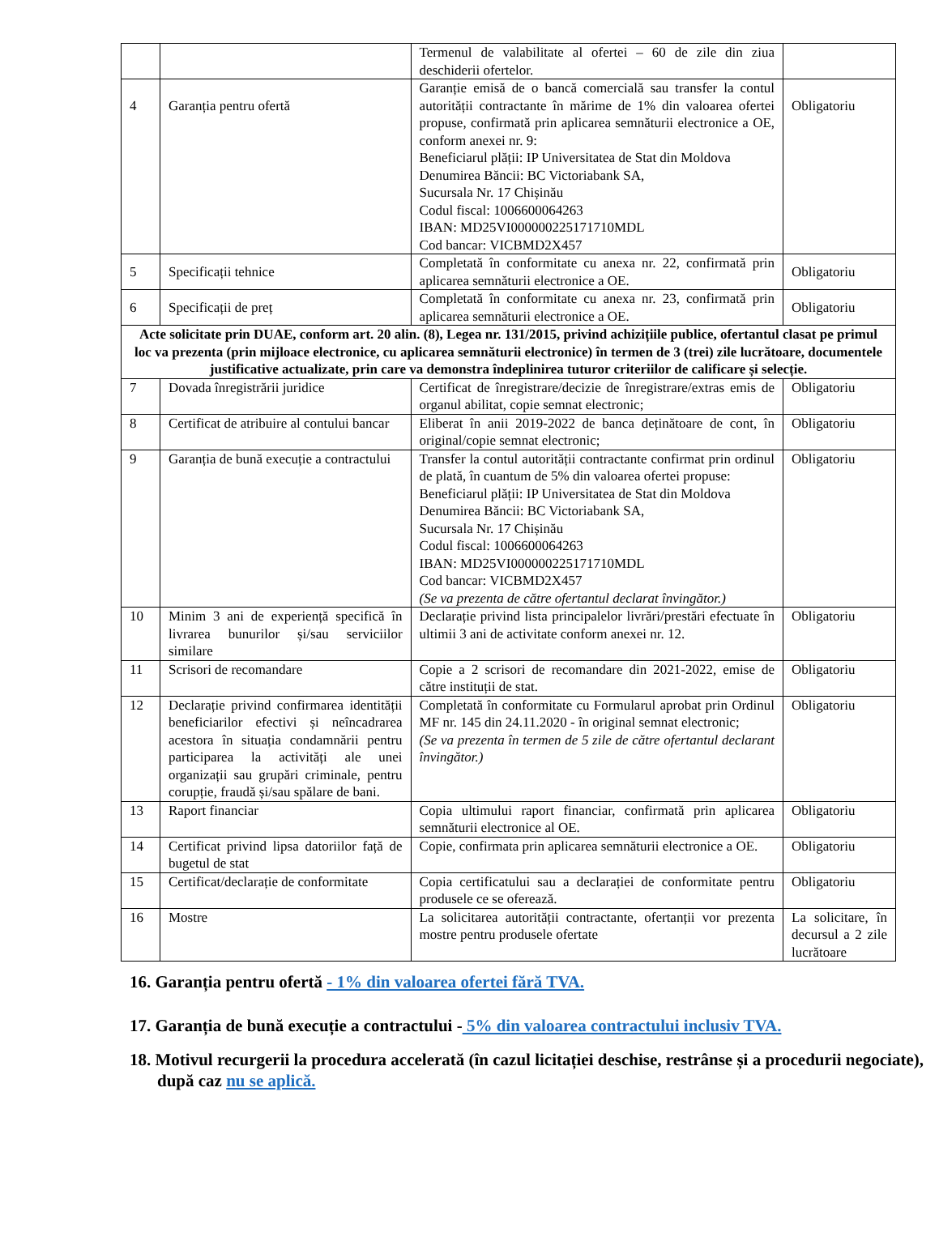| | | Termenul de valabilitate al ofertei – 60 de zile din ziua deschiderii ofertelor. | |
| 4 | Garanția pentru ofertă | Garanție emisă de o bancă comercială sau transfer la contul autorității contractante în mărime de 1% din valoarea ofertei propuse, confirmată prin aplicarea semnăturii electronice a OE, conform anexei nr. 9: Beneficiarul plății: IP Universitatea de Stat din Moldova Denumirea Băncii: BC Victoriabank SA, Sucursala Nr. 17 Chișinău Codul fiscal: 1006600064263 IBAN: MD25VI000000225171710MDL Cod bancar: VICBMD2X457 | Obligatoriu |
| 5 | Specificații tehnice | Completată în conformitate cu anexa nr. 22, confirmată prin aplicarea semnăturii electronice a OE. | Obligatoriu |
| 6 | Specificații de preț | Completată în conformitate cu anexa nr. 23, confirmată prin aplicarea semnăturii electronice a OE. | Obligatoriu |
| Acte solicitate prin DUAE, conform art. 20 alin. (8), Legea nr. 131/2015, privind achizițiile publice, ofertantul clasat pe primul loc va prezenta (prin mijloace electronice, cu aplicarea semnăturii electronice) în termen de 3 (trei) zile lucrătoare, documentele justificative actualizate, prin care va demonstra îndeplinirea tuturor criteriilor de calificare și selecție. | | | |
| 7 | Dovada înregistrării juridice | Certificat de înregistrare/decizie de înregistrare/extras emis de organul abilitat, copie semnat electronic; | Obligatoriu |
| 8 | Certificat de atribuire al contului bancar | Eliberat în anii 2019-2022 de banca deținătoare de cont, în original/copie semnat electronic; | Obligatoriu |
| 9 | Garanția de bună execuție a contractului | Transfer la contul autorității contractante confirmat prin ordinul de plată, în cuantum de 5% din valoarea ofertei propuse: Beneficiarul plății: IP Universitatea de Stat din Moldova Denumirea Băncii: BC Victoriabank SA, Sucursala Nr. 17 Chișinău Codul fiscal: 1006600064263 IBAN: MD25VI000000225171710MDL Cod bancar: VICBMD2X457 (Se va prezenta de către ofertantul declarat învingător.) | Obligatoriu |
| 10 | Minim 3 ani de experiență specifică în livrarea bunurilor și/sau serviciilor similare | Declarație privind lista principalelor livrări/prestări efectuate în ultimii 3 ani de activitate conform anexei nr. 12. | Obligatoriu |
| 11 | Scrisori de recomandare | Copie a 2 scrisori de recomandare din 2021-2022, emise de către instituții de stat. | Obligatoriu |
| 12 | Declarație privind confirmarea identității beneficiarilor efectivi și neîncadrarea acestora în situația condamnării pentru participarea la activități ale unei organizații sau grupări criminale, pentru corupție, fraudă și/sau spălare de bani. | Completată în conformitate cu Formularul aprobat prin Ordinul MF nr. 145 din 24.11.2020 - în original semnat electronic; (Se va prezenta în termen de 5 zile de către ofertantul declarant învingător.) | Obligatoriu |
| 13 | Raport financiar | Copia ultimului raport financiar, confirmată prin aplicarea semnăturii electronice al OE. | Obligatoriu |
| 14 | Certificat privind lipsa datoriilor față de bugetul de stat | Copie, confirmata prin aplicarea semnăturii electronice a OE. | Obligatoriu |
| 15 | Certificat/declarație de conformitate | Copia certificatului sau a declarației de conformitate pentru produsele ce se oferează. | Obligatoriu |
| 16 | Mostre | La solicitarea autorității contractante, ofertanții vor prezenta mostre pentru produsele ofertate | La solicitare, în decursul a 2 zile lucrătoare |
16. Garanția pentru ofertă - 1% din valoarea ofertei fără TVA.
17. Garanția de bună execuție a contractului - 5% din valoarea contractului inclusiv TVA.
18. Motivul recurgerii la procedura accelerată (în cazul licitației deschise, restrânse și a procedurii negociate), după caz nu se aplică.